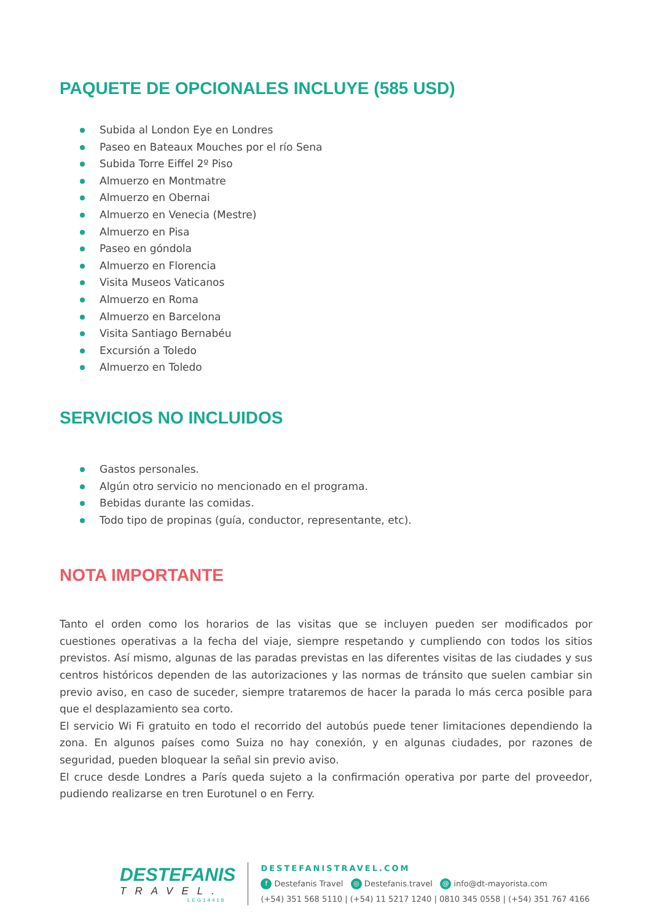PAQUETE DE OPCIONALES INCLUYE (585 USD)
Subida al London Eye en Londres
Paseo en Bateaux Mouches por el río Sena
Subida Torre Eiffel 2º Piso
Almuerzo en Montmatre
Almuerzo en Obernai
Almuerzo en Venecia (Mestre)
Almuerzo en Pisa
Paseo en góndola
Almuerzo en Florencia
Visita Museos Vaticanos
Almuerzo en Roma
Almuerzo en Barcelona
Visita Santiago Bernabéu
Excursión a Toledo
Almuerzo en Toledo
SERVICIOS NO INCLUIDOS
Gastos personales.
Algún otro servicio no mencionado en el programa.
Bebidas durante las comidas.
Todo tipo de propinas (guía, conductor, representante, etc).
NOTA IMPORTANTE
Tanto el orden como los horarios de las visitas que se incluyen pueden ser modificados por cuestiones operativas a la fecha del viaje, siempre respetando y cumpliendo con todos los sitios previstos. Así mismo, algunas de las paradas previstas en las diferentes visitas de las ciudades y sus centros históricos dependen de las autorizaciones y las normas de tránsito que suelen cambiar sin previo aviso, en caso de suceder, siempre trataremos de hacer la parada lo más cerca posible para que el desplazamiento sea corto.
El servicio Wi Fi gratuito en todo el recorrido del autobús puede tener limitaciones dependiendo la zona. En algunos países como Suiza no hay conexión, y en algunas ciudades, por razones de seguridad, pueden bloquear la señal sin previo aviso.
El cruce desde Londres a París queda sujeto a la confirmación operativa por parte del proveedor, pudiendo realizarse en tren Eurotunel o en Ferry.
DESTEFANIS
TRAVEL.
LEG14418
DESTEFANISTRAVEL.COM
f Destefanis Travel ◎ Destefanis.travel @ info@dt-mayorista.com
(+54) 351 568 5110 | (+54) 11 5217 1240 | 0810 345 0558 | (+54) 351 767 4166